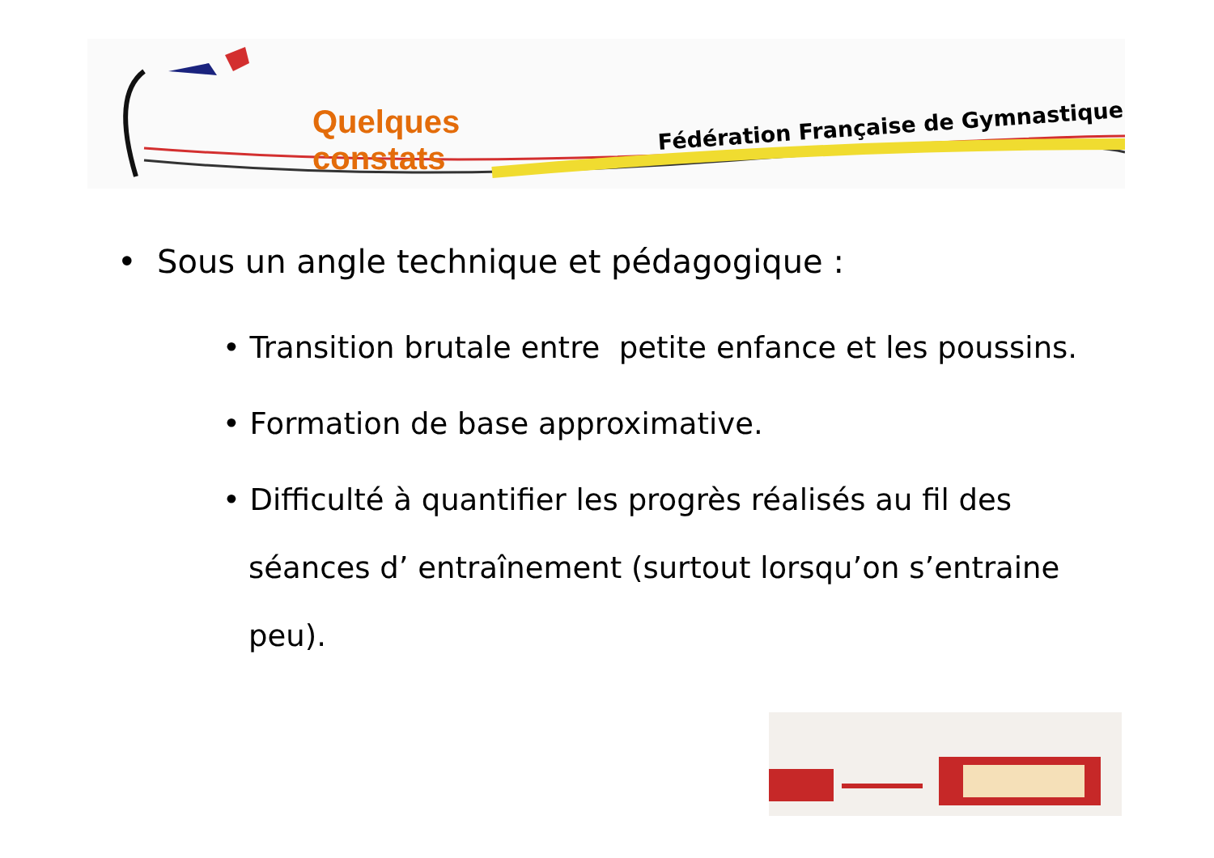Quelques constats
Fédération Française de Gymnastique
• Sous un angle technique et pédagogique :
• Transition brutale entre petite enfance et les poussins.
• Formation de base approximative.
• Difficulté à quantifier les progrès réalisés au fil des séances d’ entraînement (surtout lorsqu’on s’entraine peu).